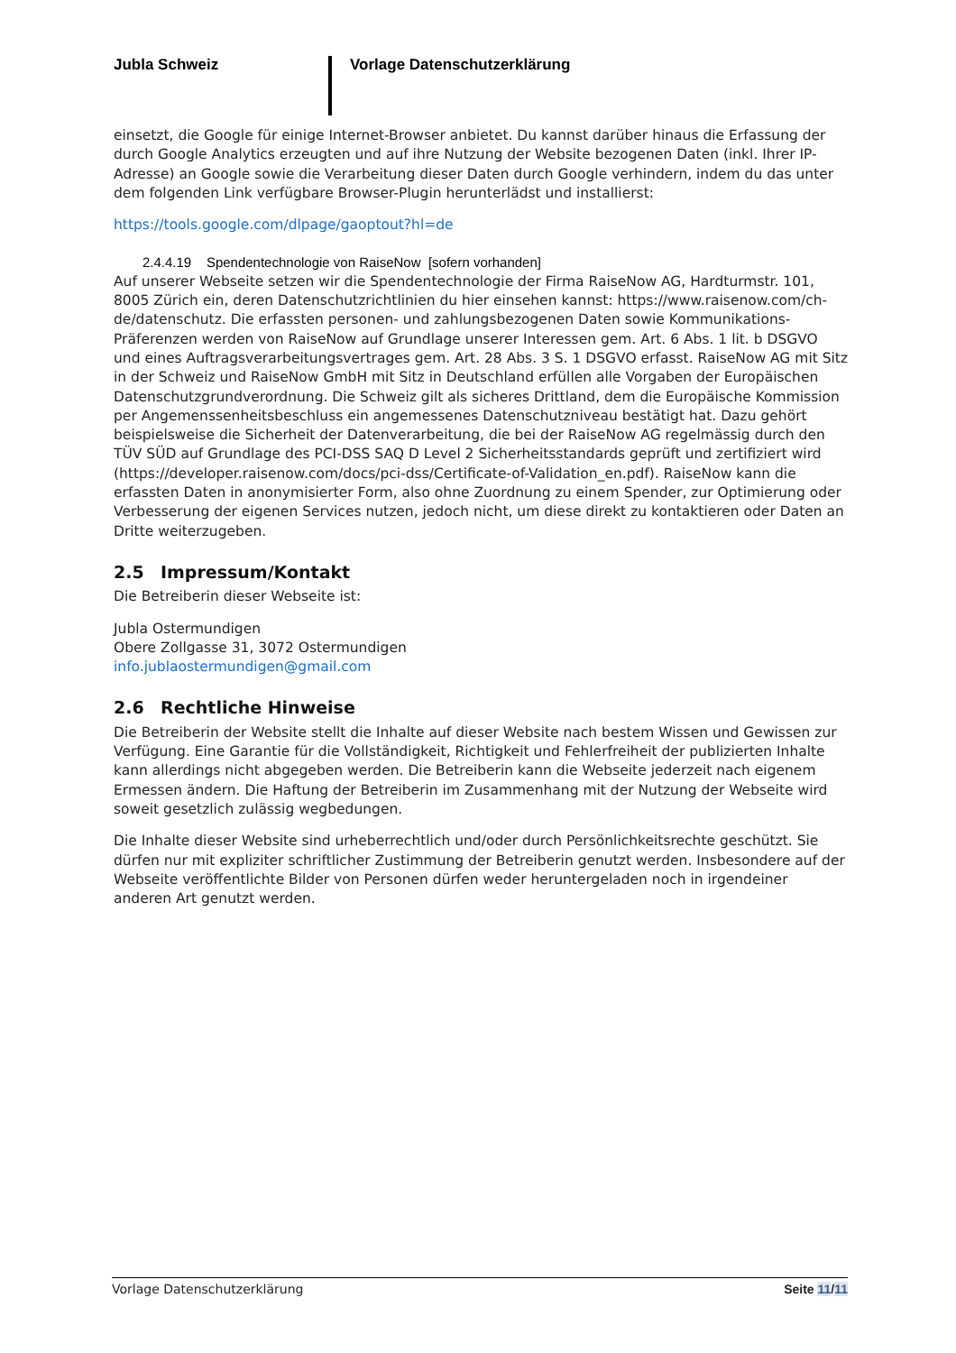Jubla Schweiz Vorlage Datenschutzerklärung
einsetzt, die Google für einige Internet-Browser anbietet. Du kannst darüber hinaus die Erfassung der durch Google Analytics erzeugten und auf ihre Nutzung der Website bezogenen Daten (inkl. Ihrer IP-Adresse) an Google sowie die Verarbeitung dieser Daten durch Google verhindern, indem du das unter dem folgenden Link verfügbare Browser-Plugin herunterlädst und installierst:
https://tools.google.com/dlpage/gaoptout?hl=de
2.4.4.19 Spendentechnologie von RaiseNow [sofern vorhanden]
Auf unserer Webseite setzen wir die Spendentechnologie der Firma RaiseNow AG, Hardturmstr. 101, 8005 Zürich ein, deren Datenschutzrichtlinien du hier einsehen kannst: https://www.raisenow.com/ch-de/datenschutz. Die erfassten personen- und zahlungsbezogenen Daten sowie Kommunikations-Präferenzen werden von RaiseNow auf Grundlage unserer Interessen gem. Art. 6 Abs. 1 lit. b DSGVO und eines Auftragsverarbeitungsvertrages gem. Art. 28 Abs. 3 S. 1 DSGVO erfasst. RaiseNow AG mit Sitz in der Schweiz und RaiseNow GmbH mit Sitz in Deutschland erfüllen alle Vorgaben der Europäischen Datenschutzgrundverordnung. Die Schweiz gilt als sicheres Drittland, dem die Europäische Kommission per Angemenssenheitsbeschluss ein angemessenes Datenschutzniveau bestätigt hat. Dazu gehört beispielsweise die Sicherheit der Datenverarbeitung, die bei der RaiseNow AG regelmässig durch den TÜV SÜD auf Grundlage des PCI-DSS SAQ D Level 2 Sicherheitsstandards geprüft und zertifiziert wird (https://developer.raisenow.com/docs/pci-dss/Certificate-of-Validation_en.pdf). RaiseNow kann die erfassten Daten in anonymisierter Form, also ohne Zuordnung zu einem Spender, zur Optimierung oder Verbesserung der eigenen Services nutzen, jedoch nicht, um diese direkt zu kontaktieren oder Daten an Dritte weiterzugeben.
2.5 Impressum/Kontakt
Die Betreiberin dieser Webseite ist:
Jubla Ostermundigen
Obere Zollgasse 31, 3072 Ostermundigen
info.jublaostermundigen@gmail.com
2.6 Rechtliche Hinweise
Die Betreiberin der Website stellt die Inhalte auf dieser Website nach bestem Wissen und Gewissen zur Verfügung. Eine Garantie für die Vollständigkeit, Richtigkeit und Fehlerfreiheit der publizierten Inhalte kann allerdings nicht abgegeben werden. Die Betreiberin kann die Webseite jederzeit nach eigenem Ermessen ändern. Die Haftung der Betreiberin im Zusammenhang mit der Nutzung der Webseite wird soweit gesetzlich zulässig wegbedungen.
Die Inhalte dieser Website sind urheberrechtlich und/oder durch Persönlichkeitsrechte geschützt. Sie dürfen nur mit expliziter schriftlicher Zustimmung der Betreiberin genutzt werden. Insbesondere auf der Webseite veröffentlichte Bilder von Personen dürfen weder heruntergeladen noch in irgendeiner anderen Art genutzt werden.
Vorlage Datenschutzerklärung Seite 11/11